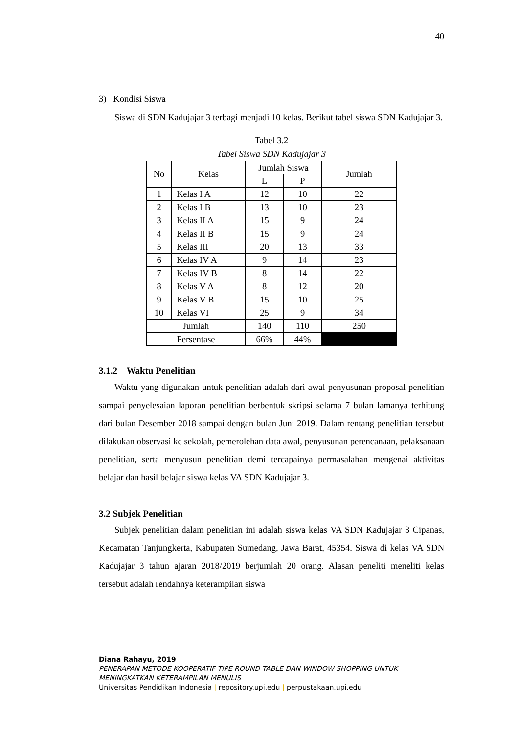40
3) Kondisi Siswa
Siswa di SDN Kadujajar 3 terbagi menjadi 10 kelas. Berikut tabel siswa SDN Kadujajar 3.
Tabel 3.2
Tabel Siswa SDN Kadujajar 3
| No | Kelas | Jumlah Siswa | | Jumlah |
| --- | --- | --- | --- | --- |
| | | L | P | |
| 1 | Kelas I A | 12 | 10 | 22 |
| 2 | Kelas I B | 13 | 10 | 23 |
| 3 | Kelas II A | 15 | 9 | 24 |
| 4 | Kelas II B | 15 | 9 | 24 |
| 5 | Kelas III | 20 | 13 | 33 |
| 6 | Kelas IV A | 9 | 14 | 23 |
| 7 | Kelas IV B | 8 | 14 | 22 |
| 8 | Kelas V A | 8 | 12 | 20 |
| 9 | Kelas V B | 15 | 10 | 25 |
| 10 | Kelas VI | 25 | 9 | 34 |
| Jumlah | | 140 | 110 | 250 |
| Persentase | | 66% | 44% | |
3.1.2 Waktu Penelitian
Waktu yang digunakan untuk penelitian adalah dari awal penyusunan proposal penelitian sampai penyelesaian laporan penelitian berbentuk skripsi selama 7 bulan lamanya terhitung dari bulan Desember 2018 sampai dengan bulan Juni 2019. Dalam rentang penelitian tersebut dilakukan observasi ke sekolah, pemerolehan data awal, penyusunan perencanaan, pelaksanaan penelitian, serta menyusun penelitian demi tercapainya permasalahan mengenai aktivitas belajar dan hasil belajar siswa kelas VA SDN Kadujajar 3.
3.2 Subjek Penelitian
Subjek penelitian dalam penelitian ini adalah siswa kelas VA SDN Kadujajar 3 Cipanas, Kecamatan Tanjungkerta, Kabupaten Sumedang, Jawa Barat, 45354. Siswa di kelas VA SDN Kadujajar 3 tahun ajaran 2018/2019 berjumlah 20 orang. Alasan peneliti meneliti kelas tersebut adalah rendahnya keterampilan siswa
Diana Rahayu, 2019
PENERAPAN METODE KOOPERATIF TIPE ROUND TABLE DAN WINDOW SHOPPING UNTUK MENINGKATKAN KETERAMPILAN MENULIS
Universitas Pendidikan Indonesia | repository.upi.edu | perpustakaan.upi.edu